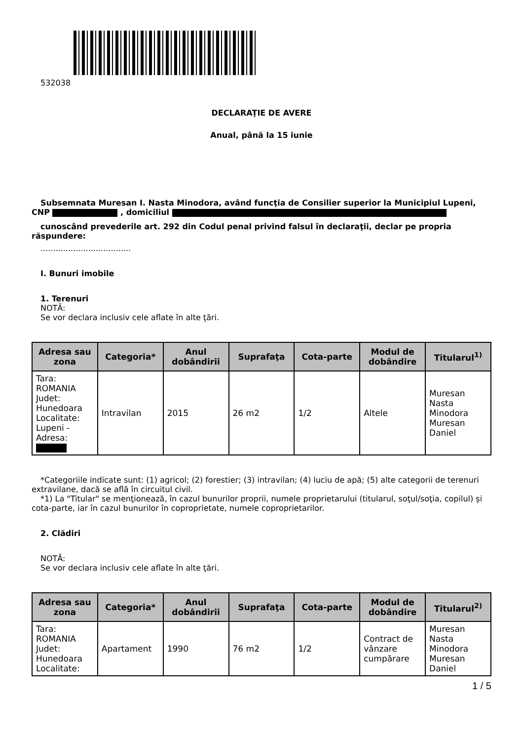532038
DECLARAŢIE DE AVERE
Anual, până la 15 iunie
Subsemnata Muresan I. Nasta Minodora, având funcţia de Consilier superior la Municipiul Lupeni, CNP , domiciliul
cunoscând prevederile art. 292 din Codul penal privind falsul în declaraţii, declar pe propria răspundere:
....................................
I. Bunuri imobile
1. Terenuri
NOTĂ:
Se vor declara inclusiv cele aflate în alte ţări.
| Adresa sau zona | Categoria* | Anul dobândirii | Suprafaţa | Cota-parte | Modul de dobândire | Titularul<sup>1)</sup> |
| --- | --- | --- | --- | --- | --- | --- |
| Tara: ROMANIA Judet: Hunedoara Localitate: Lupeni - Adresa: | Intravilan | 2015 | 26 m2 | 1/2 | Altele | Muresan Nasta Minodora Muresan Daniel |
*Categoriile indicate sunt: (1) agricol; (2) forestier; (3) intravilan; (4) luciu de apă; (5) alte categorii de terenuri extravilane, dacă se află în circuitul civil.
*1) La "Titular" se menţionează, în cazul bunurilor proprii, numele proprietarului (titularul, soţul/soţia, copilul) și cota-parte, iar în cazul bunurilor în coproprietate, numele coproprietarilor.
2. Clădiri
NOTĂ:
Se vor declara inclusiv cele aflate în alte ţări.
| Adresa sau zona | Categoria* | Anul dobândirii | Suprafaţa | Cota-parte | Modul de dobândire | Titularul<sup>2)</sup> |
| --- | --- | --- | --- | --- | --- | --- |
| Tara: ROMANIA Judet: Hunedoara Localitate: | Apartament | 1990 | 76 m2 | 1/2 | Contract de vânzare cumpărare | Muresan Nasta Minodora Muresan Daniel |
1 / 5